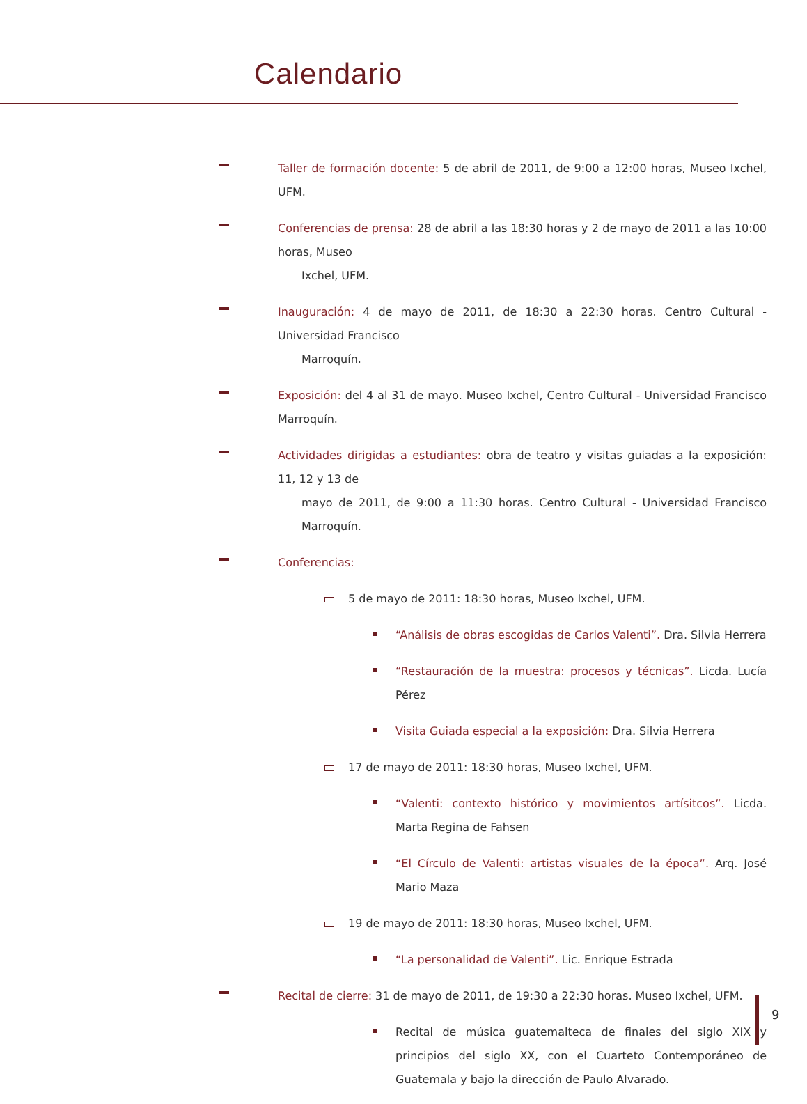Calendario
Taller de formación docente: 5 de abril de 2011, de 9:00 a 12:00 horas, Museo Ixchel, UFM.
Conferencias de prensa: 28 de abril a las 18:30 horas y 2 de mayo de 2011 a las 10:00 horas, Museo
Ixchel, UFM.
Inauguración: 4 de mayo de 2011, de 18:30 a 22:30 horas. Centro Cultural - Universidad Francisco
Marroquín.
Exposición: del 4 al 31 de mayo. Museo Ixchel, Centro Cultural - Universidad Francisco Marroquín.
Actividades dirigidas a estudiantes: obra de teatro y visitas guiadas a la exposición: 11, 12 y 13 de
mayo de 2011, de 9:00 a 11:30 horas. Centro Cultural - Universidad Francisco Marroquín.
Conferencias:
5 de mayo de 2011: 18:30 horas, Museo Ixchel, UFM.
“Análisis de obras escogidas de Carlos Valenti”. Dra. Silvia Herrera
“Restauración de la muestra: procesos y técnicas”. Licda. Lucía Pérez
Visita Guiada especial a la exposición: Dra. Silvia Herrera
17 de mayo de 2011: 18:30 horas, Museo Ixchel, UFM.
“Valenti: contexto histórico y movimientos artísitcos”. Licda. Marta Regina de Fahsen
“El Círculo de Valenti: artistas visuales de la época”. Arq. José Mario Maza
19 de mayo de 2011: 18:30 horas, Museo Ixchel, UFM.
“La personalidad de Valenti”. Lic. Enrique Estrada
Recital de cierre: 31 de mayo de 2011, de 19:30 a 22:30 horas. Museo Ixchel, UFM.
Recital de música guatemalteca de finales del siglo XIX y principios del siglo XX, con el Cuarteto Contemporáneo de Guatemala y bajo la dirección de Paulo Alvarado.
9